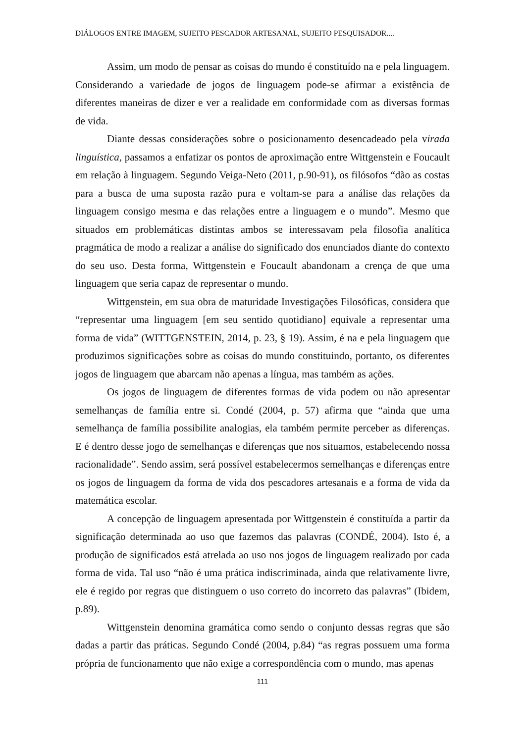DIÁLOGOS ENTRE IMAGEM, SUJEITO PESCADOR ARTESANAL, SUJEITO PESQUISADOR....
Assim, um modo de pensar as coisas do mundo é constituído na e pela linguagem. Considerando a variedade de jogos de linguagem pode-se afirmar a existência de diferentes maneiras de dizer e ver a realidade em conformidade com as diversas formas de vida.
Diante dessas considerações sobre o posicionamento desencadeado pela virada linguística, passamos a enfatizar os pontos de aproximação entre Wittgenstein e Foucault em relação à linguagem. Segundo Veiga-Neto (2011, p.90-91), os filósofos “dão as costas para a busca de uma suposta razão pura e voltam-se para a análise das relações da linguagem consigo mesma e das relações entre a linguagem e o mundo”. Mesmo que situados em problemáticas distintas ambos se interessavam pela filosofia analítica pragmática de modo a realizar a análise do significado dos enunciados diante do contexto do seu uso. Desta forma, Wittgenstein e Foucault abandonam a crença de que uma linguagem que seria capaz de representar o mundo.
Wittgenstein, em sua obra de maturidade Investigações Filosóficas, considera que “representar uma linguagem [em seu sentido quotidiano] equivale a representar uma forma de vida” (WITTGENSTEIN, 2014, p. 23, § 19). Assim, é na e pela linguagem que produzimos significações sobre as coisas do mundo constituindo, portanto, os diferentes jogos de linguagem que abarcam não apenas a língua, mas também as ações.
Os jogos de linguagem de diferentes formas de vida podem ou não apresentar semelhanças de família entre si. Condé (2004, p. 57) afirma que “ainda que uma semelhança de família possibilite analogias, ela também permite perceber as diferenças. E é dentro desse jogo de semelhanças e diferenças que nos situamos, estabelecendo nossa racionalidade”. Sendo assim, será possível estabelecermos semelhanças e diferenças entre os jogos de linguagem da forma de vida dos pescadores artesanais e a forma de vida da matemática escolar.
A concepção de linguagem apresentada por Wittgenstein é constituída a partir da significação determinada ao uso que fazemos das palavras (CONDÉ, 2004). Isto é, a produção de significados está atrelada ao uso nos jogos de linguagem realizado por cada forma de vida. Tal uso “não é uma prática indiscriminada, ainda que relativamente livre, ele é regido por regras que distinguem o uso correto do incorreto das palavras” (Ibidem, p.89).
Wittgenstein denomina gramática como sendo o conjunto dessas regras que são dadas a partir das práticas. Segundo Condé (2004, p.84) “as regras possuem uma forma própria de funcionamento que não exige a correspondência com o mundo, mas apenas
111